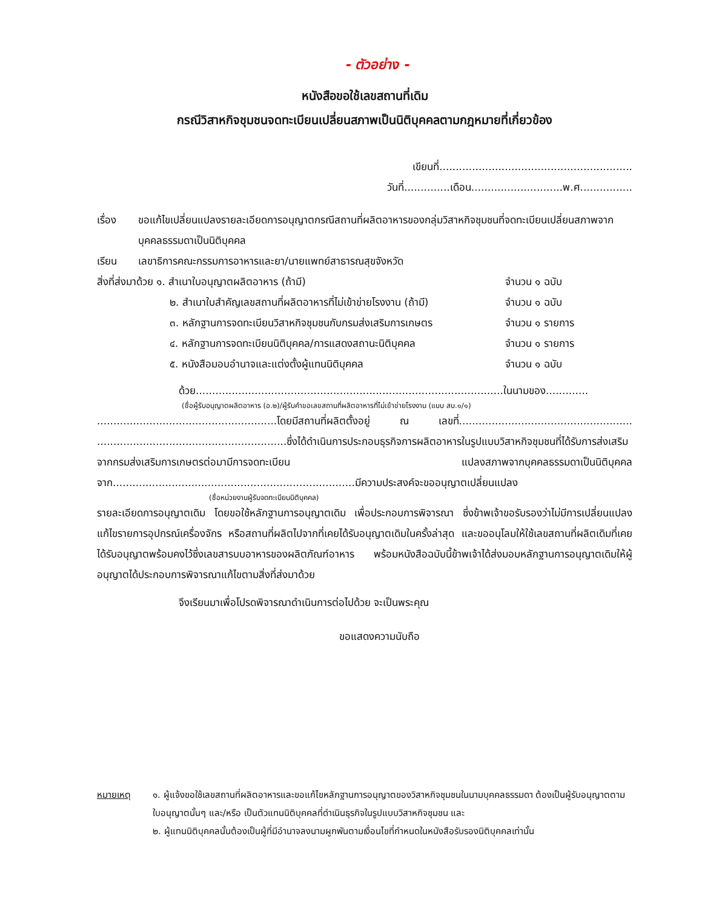- ตัวอย่าง -
หนังสือขอใช้เลขสถานที่เดิม
กรณีวิสาหกิจชุมชนจดทะเบียนเปลี่ยนสภาพเป็นนิติบุคคลตามกฎหมายที่เกี่ยวข้อง
เขียนที่...........................................................
วันที่..............เดือน............................พ.ศ................
เรื่อง ขอแก้ไขเปลี่ยนแปลงรายละเอียดการอนุญาตกรณีสถานที่ผลิตอาหารของกลุ่มวิสาหกิจชุมชนที่จดทะเบียนเปลี่ยนสภาพจากบุคคลธรรมดาเป็นนิติบุคคล
เรียน เลขาธิการคณะกรรมการอาหารและยา/นายแพทย์สาธารณสุขจังหวัด
สิ่งที่ส่งมาด้วย ๑. สำเนาใบอนุญาตผลิตอาหาร (ถ้ามี)
จำนวน ๑ ฉบับ
๒. สำเนาใบสำคัญเลขสถานที่ผลิตอาหารที่ไม่เข้าข่ายโรงงาน (ถ้ามี)
จำนวน ๑ ฉบับ
๓. หลักฐานการจดทะเบียนวิสาหกิจชุมชนกับกรมส่งเสริมการเกษตร
จำนวน ๑ รายการ
๔. หลักฐานการจดทะเบียนนิติบุคคล/การแสดงสถานะนิติบุคคล
จำนวน ๑ รายการ
๕. หนังสือมอบอำนาจและแต่งตั้งผู้แทนนิติบุคคล
จำนวน ๑ ฉบับ
ด้วย..............................................................................................ในนามของ.............
(ชื่อผู้รับอนุญาตผลิตอาหาร (อ.๒)/ผู้รับคำขอเลขสถานที่ผลิตอาหารที่ไม่เข้าข่ายโรงงาน (แบบ สบ.๑/๑)
.......................................................โดยมีสถานที่ผลิตตั้งอยู่ ณ เลขที่..................................................... ..........................................................ซึ่งได้ดำเนินการประกอบธุรกิจการผลิตอาหารในรูปแบบวิสาหกิจชุมชนที่ได้รับการส่งเสริมจากกรมส่งเสริมการเกษตรต่อมามีการจดทะเบียน แปลงสภาพจากบุคคลธรรมดาเป็นนิติบุคคลจาก..........................................................................มีความประสงค์จะขออนุญาตเปลี่ยนแปลง
(ชื่อหน่วยงานผู้รับจดทะเบียนนิติบุคคล)
รายละเอียดการอนุญาตเดิม โดยขอใช้หลักฐานการอนุญาตเดิม เพื่อประกอบการพิจารณา ซึ่งข้าพเจ้าขอรับรองว่าไม่มีการเปลี่ยนแปลงแก้ไขรายการอุปกรณ์เครื่องจักร หรือสถานที่ผลิตไปจากที่เคยได้รับอนุญาตเดิมในครั้งล่าสุด และขออนุโลมให้ใช้เลขสถานที่ผลิตเดิมที่เคยได้รับอนุญาตพร้อมคงไว้ซึ่งเลขสารบบอาหารของผลิตภัณฑ์อาหาร พร้อมหนังสือฉบับนี้ข้าพเจ้าได้ส่งมอบหลักฐานการอนุญาตเดิมให้ผู้อนุญาตได้ประกอบการพิจารณาแก้ไขตามสิ่งที่ส่งมาด้วย
จึงเรียนมาเพื่อโปรดพิจารณาดำเนินการต่อไปด้วย จะเป็นพระคุณ
ขอแสดงความนับถือ
หมายเหตุ ๑. ผู้แจ้งขอใช้เลขสถานที่ผลิตอาหารและขอแก้ไขหลักฐานการอนุญาตของวิสาหกิจชุมชนในนามบุคคลธรรมดา ต้องเป็นผู้รับอนุญาตตามใบอนุญาตนั้นๆ และ/หรือ เป็นตัวแทนนิติบุคคลที่ดำเนินธุรกิจในรูปแบบวิสาหกิจชุมชน และ
๒. ผู้แทนนิติบุคคลนั้นต้องเป็นผู้ที่มีอำนาจลงนามผูกพันตามเงื่อนไขที่กำหนดในหนังสือรับรองนิติบุคคลเท่านั้น